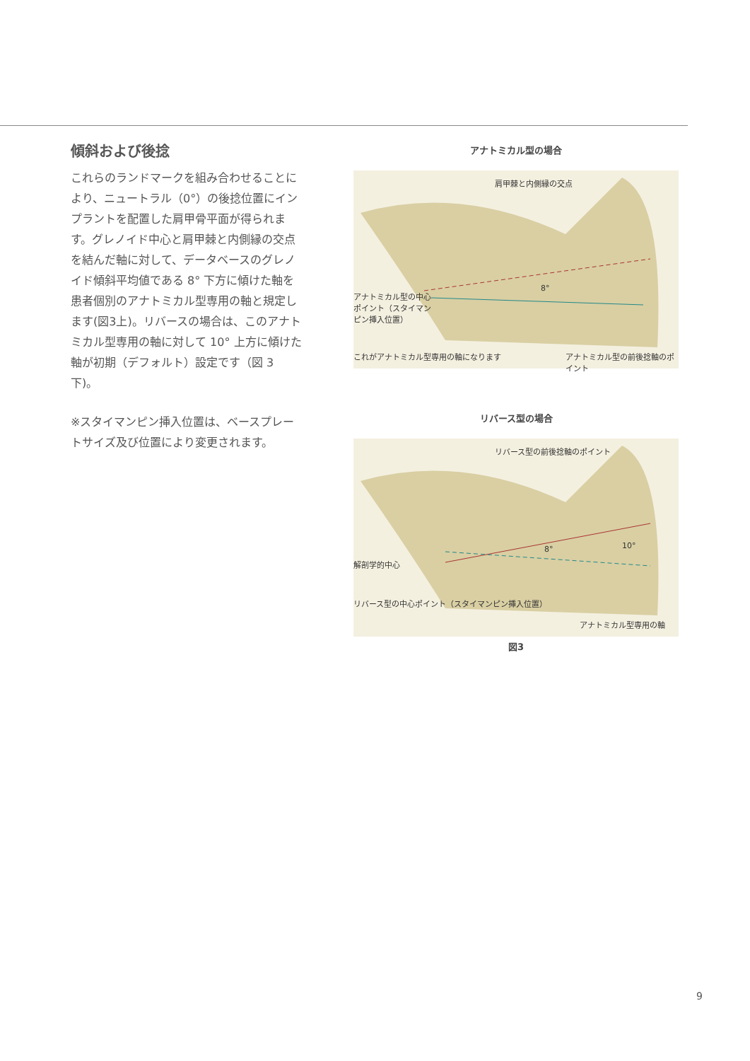傾斜および後捻
これらのランドマークを組み合わせることにより、ニュートラル（0°）の後捻位置にインプラントを配置した肩甲骨平面が得られます。グレノイド中心と肩甲棘と内側縁の交点を結んだ軸に対して、データベースのグレノイド傾斜平均値である 8° 下方に傾けた軸を患者個別のアナトミカル型専用の軸と規定します(図3上)。リバースの場合は、このアナトミカル型専用の軸に対して 10° 上方に傾けた軸が初期（デフォルト）設定です（図 3 下)。
※スタイマンピン挿入位置は、ベースプレートサイズ及び位置により変更されます。
アナトミカル型の場合
肩甲棘と内側縁の交点
8°
アナトミカル型の中心ポイント（スタイマンピン挿入位置）
これがアナトミカル型専用の軸になります
アナトミカル型の前後捻軸のポイント
リバース型の場合
リバース型の前後捻軸のポイント
8° 10°
解剖学的中心
リバース型の中心ポイント（スタイマンピン挿入位置）
アナトミカル型専用の軸
図3
9